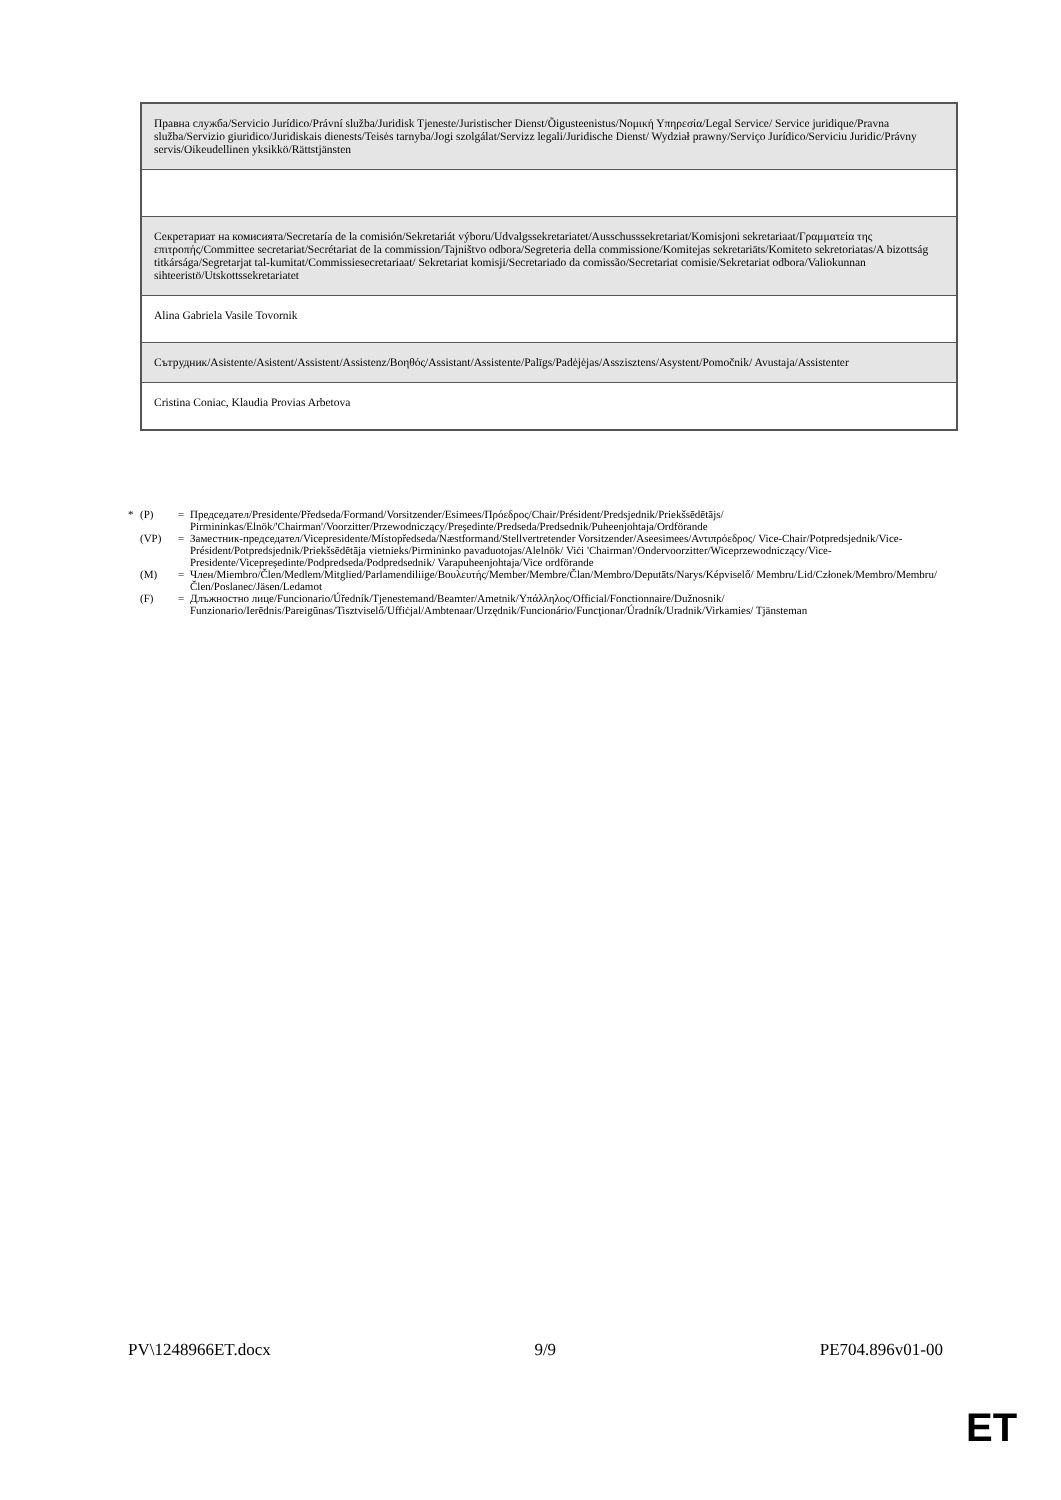| Правна служба/Servicio Jurídico/Právní služba/Juridisk Tjeneste/Juristischer Dienst/Õigusteenistus/Νομική Υπηρεσία/Legal Service/ Service juridique/Pravna služba/Servizio giuridico/Juridiskais dienests/Teisės tarnyba/Jogi szolgálat/Servizz legali/Juridische Dienst/ Wydział prawny/Serviço Jurídico/Serviciu Juridic/Právny servis/Oikeudellinen yksikkö/Rättstjänsten |
| Секретариат на комисията/Secretaría de la comisión/Sekretariát výboru/Udvalgssekretariatet/Ausschusssekretariat/Komisjoni sekretariaat/Γραμματεία της επιτροπής/Committee secretariat/Secrétariat de la commission/Tajništvo odbora/Segreteria della commissione/Komitejas sekretariāts/Komiteto sekretoriatas/A bizottság titkársága/Segretarjat tal-kumitat/Commissiesecretariaat/ Sekretariat komisji/Secretariado da comissão/Secretariat comisie/Sekretariat odbora/Valiokunnan sihteeristö/Utskottssekretariatet |
| Alina Gabriela Vasile Tovornik |
| Сътрудник/Asistente/Asistent/Assistent/Assistenz/Βοηθός/Assistant/Assistente/Palīgs/Padėjėjas/Asszisztens/Asystent/Pomočnik/ Avustaja/Assistenter |
| Cristina Coniac, Klaudia Provias Arbetova |
* (P) = Председател/Presidente/Předseda/Formand/Vorsitzender/Esimees/Πρόεδρος/Chair/Président/Predsjednik/Priekšsēdētājs/ Pirmininkas/Elnök/'Chairman'/Voorzitter/Przewodniczący/Preşedinte/Predseda/Predsednik/Puheenjohtaja/Ordförande
(VP) = Заместник-председател/Vicepresidente/Místopředseda/Næstformand/Stellvertretender Vorsitzender/Aseesimees/Αντιπρόεδρος/ Vice-Chair/Potpredsjednik/Vice-Président/Potpredsjednik/Priekšsēdētāja vietnieks/Pirmininko pavaduotojas/Alelnök/ Viċi 'Chairman'/Ondervoorzitter/Wiceprzewodniczący/Vice-Presidente/Vicepreşedinte/Podpredseda/Podpredsednik/ Varapuheenjohtaja/Vice ordförande
(M) = Член/Miembro/Člen/Medlem/Mitglied/Parlamendiliige/Βουλευτής/Member/Membre/Član/Membro/Deputāts/Narys/Képviselő/ Membru/Lid/Członek/Membro/Membru/Člen/Poslanec/Jäsen/Ledamot
(F) = Длъжностно лице/Funcionario/Úředník/Tjenestemand/Beamter/Ametnik/Υπάλληλος/Official/Fonctionnaire/Dužnosnik/ Funzionario/Ierēdnis/Pareigūnas/Tisztviselő/Uffiċjal/Ambtenaar/Urzędnik/Funcionário/Funcţionar/Úradník/Uradnik/Virkamies/ Tjänsteman
PV\1248966ET.docx 9/9 PE704.896v01-00
ET